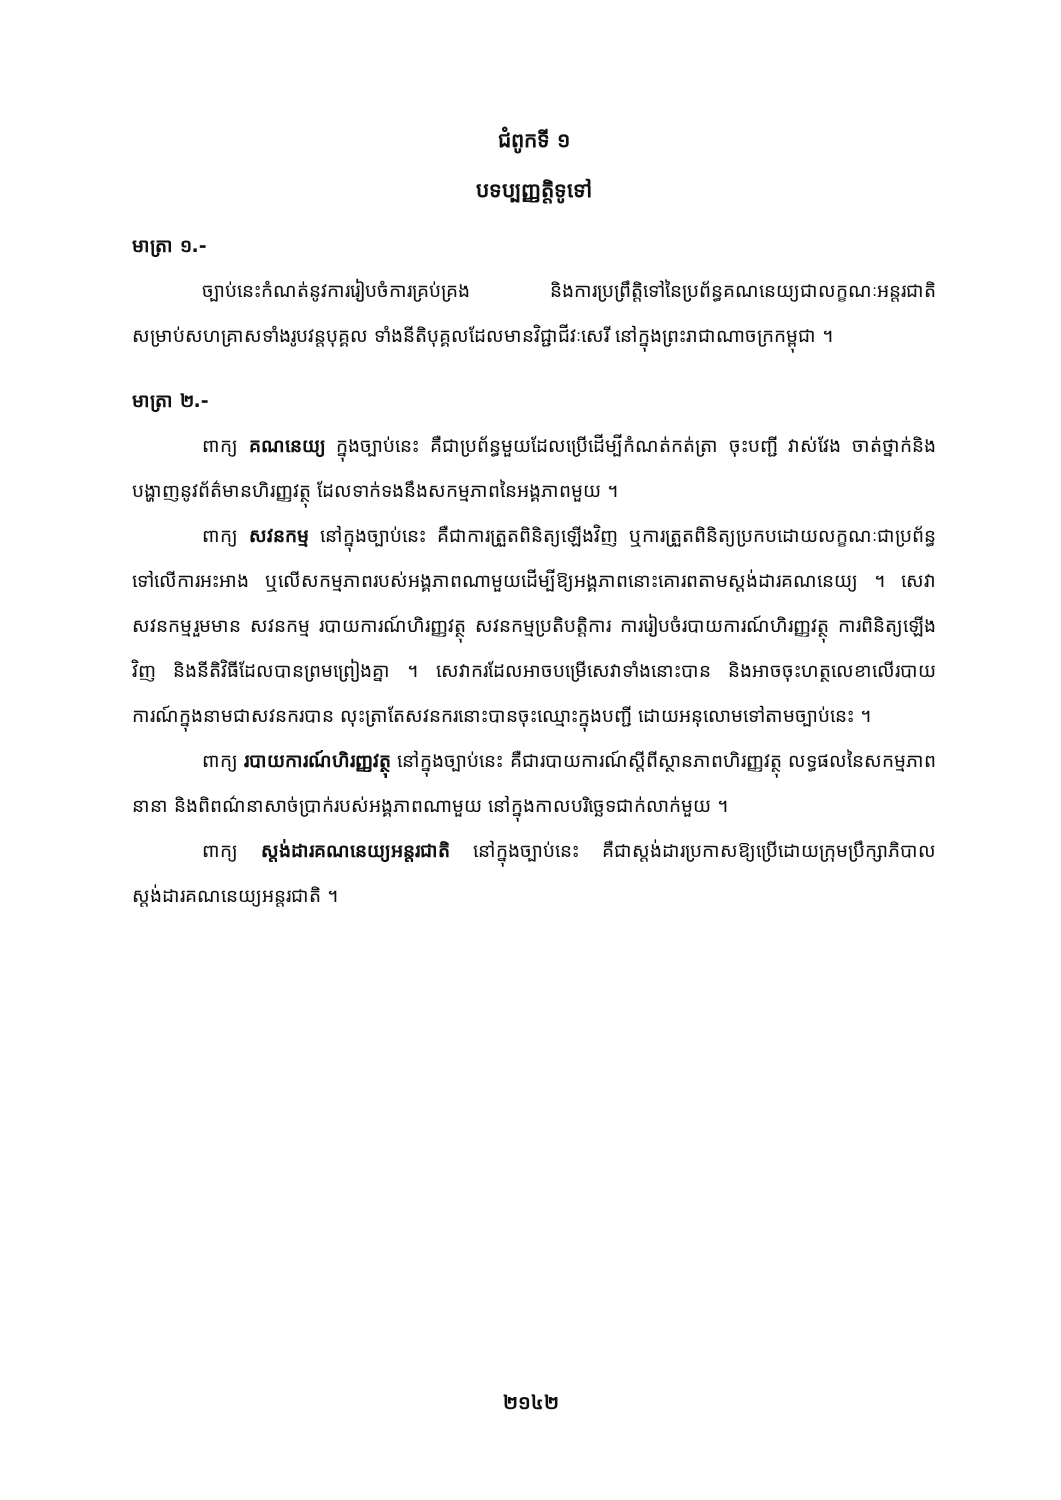ជំពូកទី ១
បទប្បញ្ញត្តិទូទៅ
មាត្រា ១.-
ច្បាប់នេះកំណត់នូវការរៀបចំការគ្រប់គ្រង និងការប្រព្រឹត្តិទៅនៃប្រព័ន្ធគណនេយ្យជាលក្ខណៈអន្តរជាតិ សម្រាប់សហគ្រាសទាំងរូបវន្តបុគ្គល ទាំងនីតិបុគ្គលដែលមានវិជ្ជាជីវៈសេរី នៅក្នុងព្រះរាជាណាចក្រកម្ពុជា ។
មាត្រា ២.-
ពាក្យ គណនេយ្យ ក្នុងច្បាប់នេះ គឺជាប្រព័ន្ធមួយដែលប្រើដើម្បីកំណត់កត់ត្រា ចុះបញ្ជី វាស់វែង ចាត់ថ្នាក់និងបង្ហាញនូវព័ត៌មានហិរញ្ញវត្ថុ ដែលទាក់ទងនឹងសកម្មភាពនៃអង្គភាពមួយ ។
ពាក្យ សវនកម្ម នៅក្នុងច្បាប់នេះ គឺជាការត្រួតពិនិត្យឡើងវិញ ឬការត្រួតពិនិត្យប្រកបដោយលក្ខណៈជាប្រព័ន្ធ ទៅលើការអះអាង ឬលើសកម្មភាពរបស់អង្គភាពណាមួយដើម្បីឱ្យអង្គភាពនោះគោរពតាមស្តង់ដារគណនេយ្យ ។ សេវាសវនកម្មរួមមាន សវនកម្ម របាយការណ៍ហិរញ្ញវត្ថុ សវនកម្មប្រតិបត្តិការ ការរៀបចំរបាយការណ៍ហិរញ្ញវត្ថុ ការពិនិត្យឡើងវិញ និងនីតិវិធីដែលបានព្រមព្រៀងគ្នា ។ សេវាករដែលអាចបម្រើសេវាទាំងនោះបាន និងអាចចុះហត្ថលេខាលើរបាយការណ៍ក្នុងនាមជាសវនករបាន លុះត្រាតែសវនករនោះបានចុះឈ្មោះក្នុងបញ្ជី ដោយអនុលោមទៅតាមច្បាប់នេះ ។
ពាក្យ របាយការណ៍ហិរញ្ញវត្ថុ នៅក្នុងច្បាប់នេះ គឺជារបាយការណ៍ស្តីពីស្ថានភាពហិរញ្ញវត្ថុ លទ្ធផលនៃសកម្មភាពនានា និងពិពណ៌នាសាច់ប្រាក់របស់អង្គភាពណាមួយ នៅក្នុងកាលបរិច្ឆេទជាក់លាក់មួយ ។
ពាក្យ ស្តង់ដារគណនេយ្យអន្តរជាតិ នៅក្នុងច្បាប់នេះ គឺជាស្តង់ដារប្រកាសឱ្យប្រើដោយក្រុមប្រឹក្សាភិបាលស្តង់ដារគណនេយ្យអន្តរជាតិ ។
២១៤២